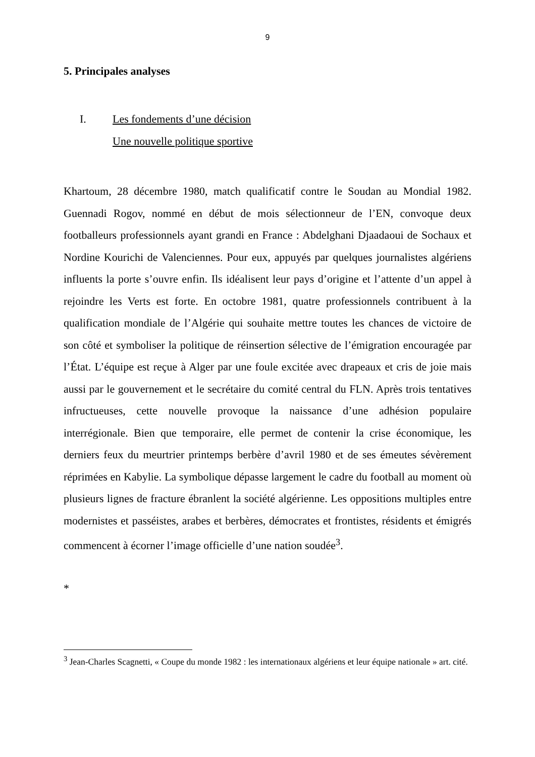9
5. Principales analyses
I. Les fondements d’une décision
Une nouvelle politique sportive
Khartoum, 28 décembre 1980, match qualificatif contre le Soudan au Mondial 1982. Guennadi Rogov, nommé en début de mois sélectionneur de l’EN, convoque deux footballeurs professionnels ayant grandi en France : Abdelghani Djaadaoui de Sochaux et Nordine Kourichi de Valenciennes. Pour eux, appuyés par quelques journalistes algériens influents la porte s’ouvre enfin. Ils idéalisent leur pays d’origine et l’attente d’un appel à rejoindre les Verts est forte. En octobre 1981, quatre professionnels contribuent à la qualification mondiale de l’Algérie qui souhaite mettre toutes les chances de victoire de son côté et symboliser la politique de réinsertion sélective de l’émigration encouragée par l’État. L’équipe est reçue à Alger par une foule excitée avec drapeaux et cris de joie mais aussi par le gouvernement et le secrétaire du comité central du FLN. Après trois tentatives infructueuses, cette nouvelle provoque la naissance d’une adhésion populaire interrégionale. Bien que temporaire, elle permet de contenir la crise économique, les derniers feux du meurtrier printemps berbère d’avril 1980 et de ses émeutes sévèrement réprimées en Kabylie. La symbolique dépasse largement le cadre du football au moment où plusieurs lignes de fracture ébranlent la société algérienne. Les oppositions multiples entre modernistes et passéistes, arabes et berbères, démocrates et frontistes, résidents et émigrés commencent à écorner l’image officielle d’une nation soudée<sup>3</sup>.
*
<sup>3</sup> Jean-Charles Scagnetti, « Coupe du monde 1982 : les internationaux algériens et leur équipe nationale » art. cité.